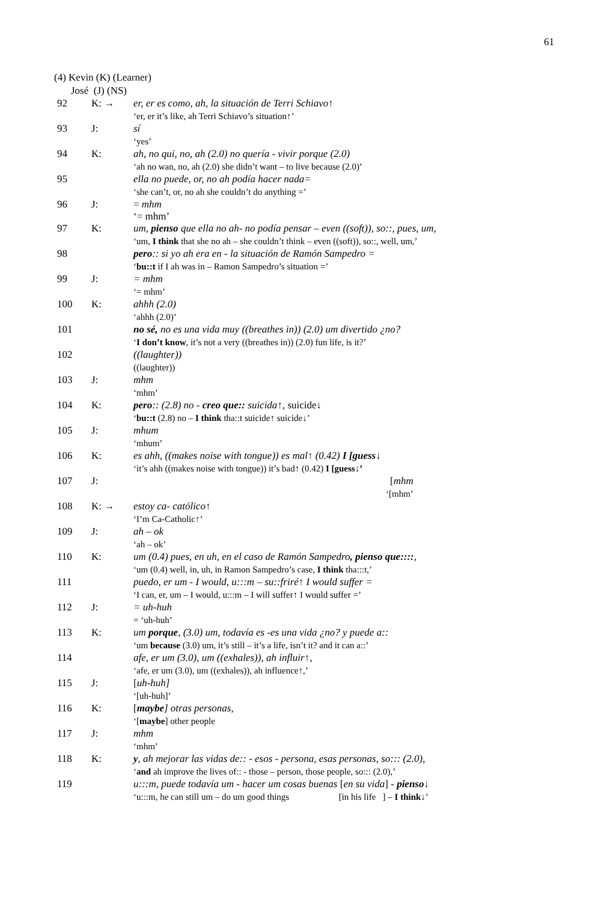61
(4) Kevin (K) (Learner)
José (J) (NS)
| 92 | K: → | er, er es como, ah, la situación de Terri Schiavo↑ ‘er, er it’s like, ah Terri Schiavo’s situation↑’ |
| 93 | J: | sí ‘yes’ |
| 94 | K: | ah, no qui, no, ah (2.0) no quería - vivir porque (2.0) ‘ah no wan, no, ah (2.0) she didn’t want – to live because (2.0)’ |
| 95 | | ella no puede, or, no ah podía hacer nada= ‘she can’t, or, no ah she couldn’t do anything =’ |
| 96 | J: | = mhm ‘= mhm’ |
| 97 | K: | um, pienso que ella no ah- no podía pensar – even ((soft)), so::, pues, um, ‘um, I think that she no ah – she couldn’t think – even ((soft)), so::, well, um,’ |
| 98 | | pero :: si yo ah era en - la situación de Ramón Sampedro = ‘ bu::t if I ah was in – Ramon Sampedro’s situation =’ |
| 99 | J: | = mhm ‘= mhm’ |
| 100 | K: | ahhh (2.0) ‘ahhh (2.0)’ |
| 101 | | no sé, no es una vida muy ((breathes in)) (2.0) um divertido ¿no? ‘ I don’t know , it’s not a very ((breathes in)) (2.0) fun life, is it?’ |
| 102 | | ((laughter)) ((laughter)) |
| 103 | J: | mhm ‘mhm’ |
| 104 | K: | pero :: (2.8) no - creo que:: suicida ↑, suicide↓ ‘ bu::t (2.8) no – I think tha::t suicide↑ suicide↓’ |
| 105 | J: | mhum ‘mhum’ |
| 106 | K: | es ahh, ((makes noise with tongue)) es mal↑ (0.42) I [guess↓ ‘it’s ahh ((makes noise with tongue)) it’s bad↑ (0.42) I [guess↓’ |
| 107 | J: | [ mhm ‘[mhm’ |
| 108 | K: → | estoy ca- católico↑ ‘I’m Ca-Catholic↑’ |
| 109 | J: | ah – ok ‘ah – ok’ |
| 110 | K: | um (0.4) pues, en uh, en el caso de Ramón Sampedro , pienso que:::: , ‘um (0.4) well, in, uh, in Ramon Sampedro’s case, I think tha:::t,’ |
| 111 | | puedo, er um - I would, u:::m – su::friré↑ I would suffer = ‘I can, er, um – I would, u:::m – I will suffer↑ I would suffer =’ |
| 112 | J: | = uh-huh = ‘uh-huh’ |
| 113 | K: | um porque , (3.0) um, todavía es -es una vida ¿no? y puede a:: ‘um because (3.0) um, it’s still – it’s a life, isn’t it? and it can a::’ |
| 114 | | afe, er um (3.0), um ((exhales)), ah influir↑, ‘afe, er um (3.0), um ((exhales)), ah influence↑,’ |
| 115 | J: | [ uh-huh] ‘[uh-huh]’ |
| 116 | K: | [ maybe ] otras personas, ‘[ maybe ] other people |
| 117 | J: | mhm ‘mhm’ |
| 118 | K: | y , ah mejorar las vidas de:: - esos - persona, esas personas, so::: (2.0), ‘ and ah improve the lives of:: - those – person, those people, so::: (2.0),’ |
| 119 | | u:::m, puede todavía um - hacer um cosas buenas [ en su vida ] - pienso↓ ‘u:::m, he can still um – do um good things [in his life ] – I think↓ ’ |